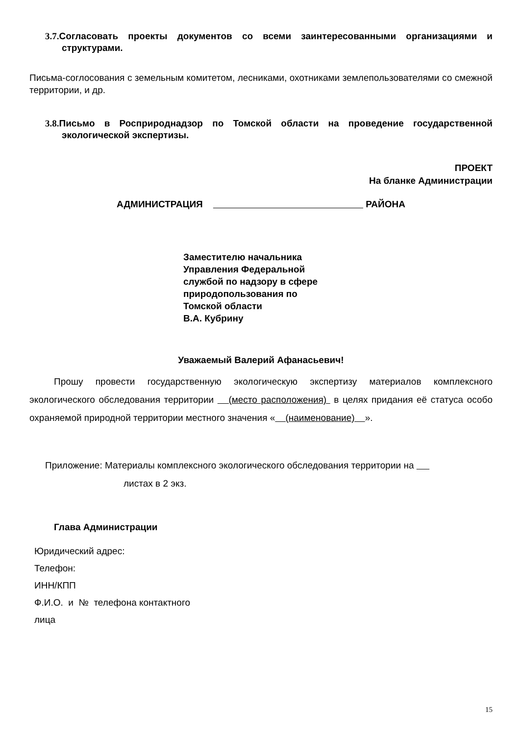3.7. Согласовать проекты документов со всеми заинтересованными организациями и структурами.
Письма-соглосования с земельным комитетом, лесниками, охотниками землепользователями со смежной территории, и др.
3.8. Письмо в Росприроднадзор по Томской области на проведение государственной экологической экспертизы.
ПРОЕКТ
На бланке Администрации
АДМИНИСТРАЦИЯ РАЙОНА
Заместителю начальника
Управления Федеральной
службой по надзору в сфере
природопользования по
Томской области
В.А. Кубрину
Уважаемый Валерий Афанасьевич!
Прошу провести государственную экологическую экспертизу материалов комплексного экологического обследования территории (место расположения) в целях придания её статуса особо охраняемой природной территории местного значения « (наименование) ».
Приложение: Материалы комплексного экологического обследования территории на
листах в 2 экз.
Глава Администрации
Юридический адрес:
Телефон:
ИНН/КПП
Ф.И.О. и № телефона контактного
лица
15